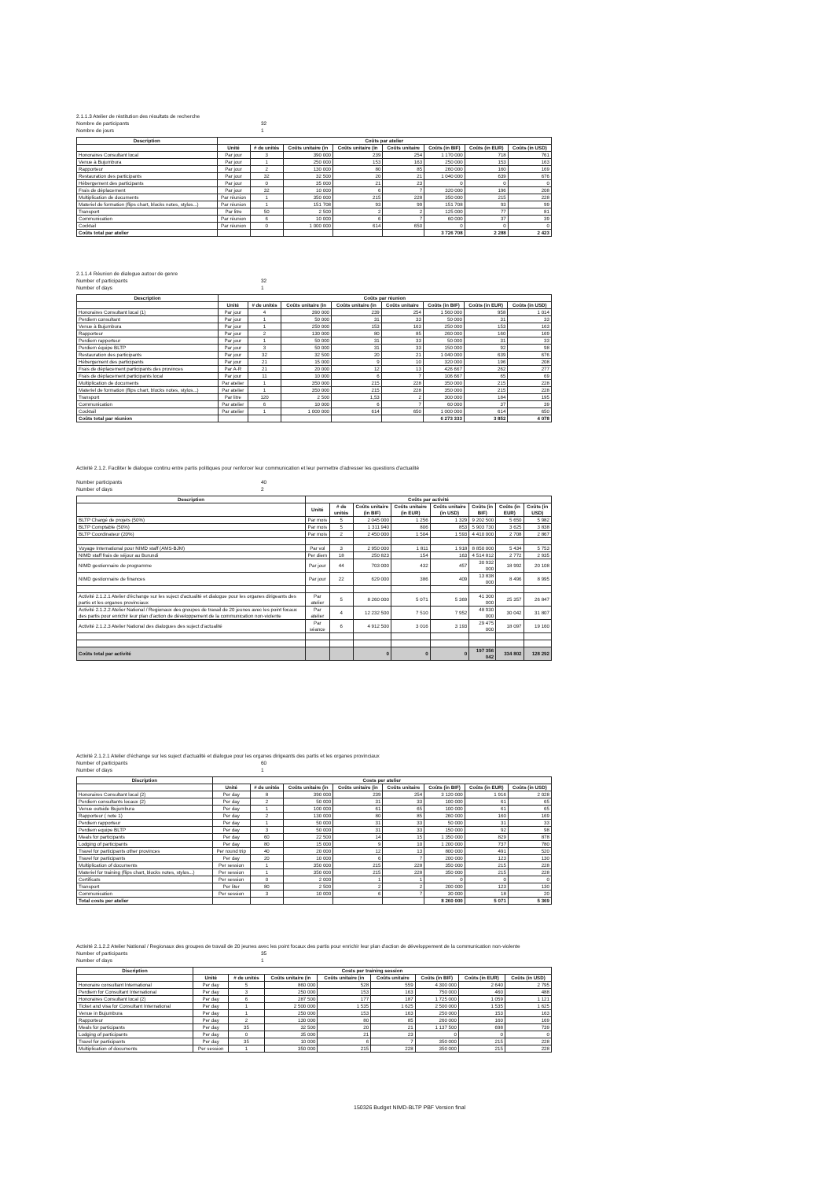2.1.1.3 Atelier de réstitution des résultats de recherche
Nombre de participants 32
Nombre de jours 1
| Description | Coûts par atelier | | | | | | | |
| --- | --- | --- | --- | --- | --- | --- | --- | --- |
| | Unité | # de unités | Coûts unitaire (in | Coûts unitaire (in | Coûts unitaire | Coûts (in BIF) | Coûts (in EUR) | Coûts (in USD) |
| Honoraires Consultant local | Par jour | 3 | 390 000 | 239 | 254 | 1 170 000 | 718 | 761 |
| Venue à Bujumbura | Par jour | 1 | 250 000 | 153 | 163 | 250 000 | 153 | 163 |
| Rapporteur | Par jour | 2 | 130 000 | 80 | 85 | 260 000 | 160 | 169 |
| Restauration des participants | Par jour | 32 | 32 500 | 20 | 21 | 1 040 000 | 639 | 676 |
| Hébergement des participants | Par jour | 0 | 35 000 | 21 | 23 | 0 | 0 | 0 |
| Frais de déplacement | Par jour | 32 | 10 000 | 6 | 7 | 320 000 | 196 | 208 |
| Multiplication de documents | Par réunion | 1 | 350 000 | 215 | 228 | 350 000 | 215 | 228 |
| Materiel de formation (flips chart, blocks notes, stylos...) | Par réunion | 1 | 151 708 | 93 | 99 | 151 708 | 93 | 99 |
| Transport | Par litre | 50 | 2 500 | 2 | 2 | 125 000 | 77 | 81 |
| Communication | Par réunion | 6 | 10 000 | 6 | 7 | 60 000 | 37 | 39 |
| Cocktail | Par réunion | 0 | 1 000 000 | 614 | 650 | 0 | 0 | 0 |
| Coûts total par atelier | | | | | | 3 726 708 | 2 288 | 2 423 |
2.1.1.4 Réunion de dialogue autour de genre
Number of participants 32
Number of days 1
| Description | Coûts par réunion | | | | | | | |
| --- | --- | --- | --- | --- | --- | --- | --- | --- |
| | Unité | # de unités | Coûts unitaire (in | Coûts unitaire (in | Coûts unitaire | Coûts (in BIF) | Coûts (in EUR) | Coûts (in USD) |
| Honoraires Consultant local (1) | Par jour | 4 | 390 000 | 239 | 254 | 1 560 000 | 958 | 1 014 |
| Perdiem consultant | Par jour | 1 | 50 000 | 31 | 33 | 50 000 | 31 | 33 |
| Venue à Bujumbura | Par jour | 1 | 250 000 | 153 | 163 | 250 000 | 153 | 163 |
| Rapporteur | Par jour | 2 | 130 000 | 80 | 85 | 260 000 | 160 | 169 |
| Perdiem rapporteur | Par jour | 1 | 50 000 | 31 | 33 | 50 000 | 31 | 33 |
| Perdiem équipe BLTP | Par jour | 3 | 50 000 | 31 | 33 | 150 000 | 92 | 98 |
| Restauration des participants | Par jour | 32 | 32 500 | 20 | 21 | 1 040 000 | 639 | 676 |
| Hébergement des participants | Par jour | 21 | 15 000 | 9 | 10 | 320 000 | 196 | 208 |
| Frais de déplacement participants des provinces | Par A-R | 21 | 20 000 | 12 | 13 | 426 667 | 262 | 277 |
| Frais de déplacement participants local | Par jour | 11 | 10 000 | 6 | 7 | 106 667 | 65 | 69 |
| Multiplication de documents | Par atelier | 1 | 350 000 | 215 | 228 | 350 000 | 215 | 228 |
| Materiel de formation (flips chart, blocks notes, stylos...) | Par atelier | 1 | 350 000 | 215 | 228 | 350 000 | 215 | 228 |
| Transport | Par litre | 120 | 2 500 | 1,53 | 2 | 300 000 | 184 | 195 |
| Communication | Par atelier | 6 | 10 000 | 6 | 7 | 60 000 | 37 | 39 |
| Cocktail | Par atelier | 1 | 1 000 000 | 614 | 650 | 1 000 000 | 614 | 650 |
| Coûts total par réunion | | | | | | 6 273 333 | 3 852 | 4 078 |
Activité 2.1.2. Faciliter le dialogue continu entre partis politiques pour renforcer leur communication et leur permettre d'adresser les questions d'actualité
Number participants 40
Number of days 2
| Description | Coûts par activité | | | | | | | |
| --- | --- | --- | --- | --- | --- | --- | --- | --- |
| | Unité | # de unités | Coûts unitaire (in BIF) | Coûts unitaire (in EUR) | Coûts unitaire (in USD) | Coûts (in BIF) | Coûts (in EUR) | Coûts (in USD) |
| BLTP Chargé de projets (50%) | Par mois | 5 | 2 045 000 | 1 256 | 1 329 | 9 202 500 | 5 650 | 5 982 |
| BLTP Comptable (50%) | Par mois | 5 | 1 311 940 | 806 | 853 | 5 903 730 | 3 625 | 3 838 |
| BLTP Coordinateur (20%) | Par mois | 2 | 2 450 000 | 1 504 | 1 593 | 4 410 000 | 2 708 | 2 867 |
| Voyage International pour NIMD staff (AMS-BJM) | Par vol | 3 | 2 950 000 | 1 811 | 1 918 | 8 850 000 | 5 434 | 5 753 |
| NIMD staff frais de séjour au Burundi | Per diem | 18 | 250 823 | 154 | 163 | 4 514 812 | 2 772 | 2 935 |
| NIMD gestionnaire de programme | Par jour | 44 | 703 000 | 432 | 457 | 30 932 000 | 18 992 | 20 108 |
| NIMD gestionnaire de finances | Par jour | 22 | 629 000 | 386 | 409 | 13 838 000 | 8 496 | 8 995 |
| Activité 2.1.2.1 Atelier d'échange sur les suject d'actualité et dialogue pour les organes dirigeants des partis et les organes provinciaux | Par atelier | 5 | 8 260 000 | 5 071 | 5 369 | 41 300 000 | 25 357 | 26 847 |
| Activité 2.1.2.2 Atelier National / Regionaux des groupes de travail de 20 jeunes avec les point focaux des partis pour enrichir leur plan d'action de développement de la communication non-violente | Par atelier | 4 | 12 232 500 | 7 510 | 7 952 | 48 930 000 | 30 042 | 31 807 |
| Activité 2.1.2.3 Atelier National des dialogues des suject d'actualité | Par séance | 6 | 4 912 500 | 3 016 | 3 193 | 29 475 000 | 18 097 | 19 160 |
| Coûts total par activité | | | 0 | 0 | 0 | 197 356 042 | 334 802 | 128 292 |
Activité 2.1.2.1 Atelier d'échange sur les suject d'actualité et dialogue pour les organes dirigeants des partis et les organes provinciaux
Number of participants 60
Number of days 1
| Discription | Costs per atelier | | | | | | | |
| --- | --- | --- | --- | --- | --- | --- | --- | --- |
| | Unité | # de unités | Coûts unitaire (in | Coûts unitaire (in | Coûts unitaire | Coûts (in BIF) | Coûts (in EUR) | Coûts (in USD) |
| Honoraires Consultant local (2) | Per day | 8 | 390 000 | 239 | 254 | 3 120 000 | 1 916 | 2 028 |
| Perdiem consultants locaux (2) | Per day | 2 | 50 000 | 31 | 33 | 100 000 | 61 | 65 |
| Venue outside Bujumbura | Per day | 1 | 100 000 | 61 | 65 | 100 000 | 61 | 65 |
| Rapporteur ( note 1) | Per day | 2 | 130 000 | 80 | 85 | 260 000 | 160 | 169 |
| Perdiem rapporteur | Per day | 1 | 50 000 | 31 | 33 | 50 000 | 31 | 33 |
| Perdiem equipe BLTP | Per day | 3 | 50 000 | 31 | 33 | 150 000 | 92 | 98 |
| Meals for participants | Per day | 60 | 22 500 | 14 | 15 | 1 350 000 | 829 | 878 |
| Lodging of participants | Per day | 80 | 15 000 | 9 | 10 | 1 200 000 | 737 | 780 |
| Travel for participants other provinces | Per round trip | 40 | 20 000 | 12 | 13 | 800 000 | 491 | 520 |
| Travel for participants | Per day | 20 | 10 000 | 6 | 7 | 200 000 | 123 | 130 |
| Multiplication of documents | Per session | 1 | 350 000 | 215 | 228 | 350 000 | 215 | 228 |
| Materiel for training (flips chart, blocks notes, stylos...) | Per session | 1 | 350 000 | 215 | 228 | 350 000 | 215 | 228 |
| Certificats | Per session | 0 | 2 000 | 1 | 1 | 0 | 0 | 0 |
| Transport | Per liter | 80 | 2 500 | 2 | 2 | 200 000 | 123 | 130 |
| Communication | Per session | 3 | 10 000 | 6 | 7 | 30 000 | 18 | 20 |
| Total costs per atelier | | | | | | 8 260 000 | 5 071 | 5 369 |
Activité 2.1.2.2 Atelier National / Regionaux des groupes de travail de 20 jeunes avec les point focaux des partis pour enrichir leur plan d'action de développement de la communication non-violente
Number of participants 35
Number of days 1
| Discription | Costs per training session | | | | | | | |
| --- | --- | --- | --- | --- | --- | --- | --- | --- |
| | Unité | # de unités | Coûts unitaire (in | Coûts unitaire (in | Coûts unitaire | Coûts (in BIF) | Coûts (in EUR) | Coûts (in USD) |
| Honoraire consultant International | Per day | 5 | 860 000 | 528 | 559 | 4 300 000 | 2 640 | 2 795 |
| Perdiem for Consultant International | Per day | 3 | 250 000 | 153 | 163 | 750 000 | 460 | 488 |
| Honoraires Consultant local (2) | Per day | 6 | 287 500 | 177 | 187 | 1 725 000 | 1 059 | 1 121 |
| Ticket and visa for Consultant International | Per day | 1 | 2 500 000 | 1 535 | 1 625 | 2 500 000 | 1 535 | 1 625 |
| Venue in Bujumbura | Per day | 1 | 250 000 | 153 | 163 | 250 000 | 153 | 163 |
| Rapporteur | Per day | 2 | 130 000 | 80 | 85 | 260 000 | 160 | 169 |
| Meals for participants | Per day | 35 | 32 500 | 20 | 21 | 1 137 500 | 698 | 739 |
| Lodging of participants | Per day | 0 | 35 000 | 21 | 23 | 0 | 0 | 0 |
| Travel for participants | Per day | 35 | 10 000 | 6 | 7 | 350 000 | 215 | 228 |
| Multiplication of documents | Per session | 1 | 350 000 | 215 | 228 | 350 000 | 215 | 228 |
150326 Budget NIMD-BLTP PBF Version final